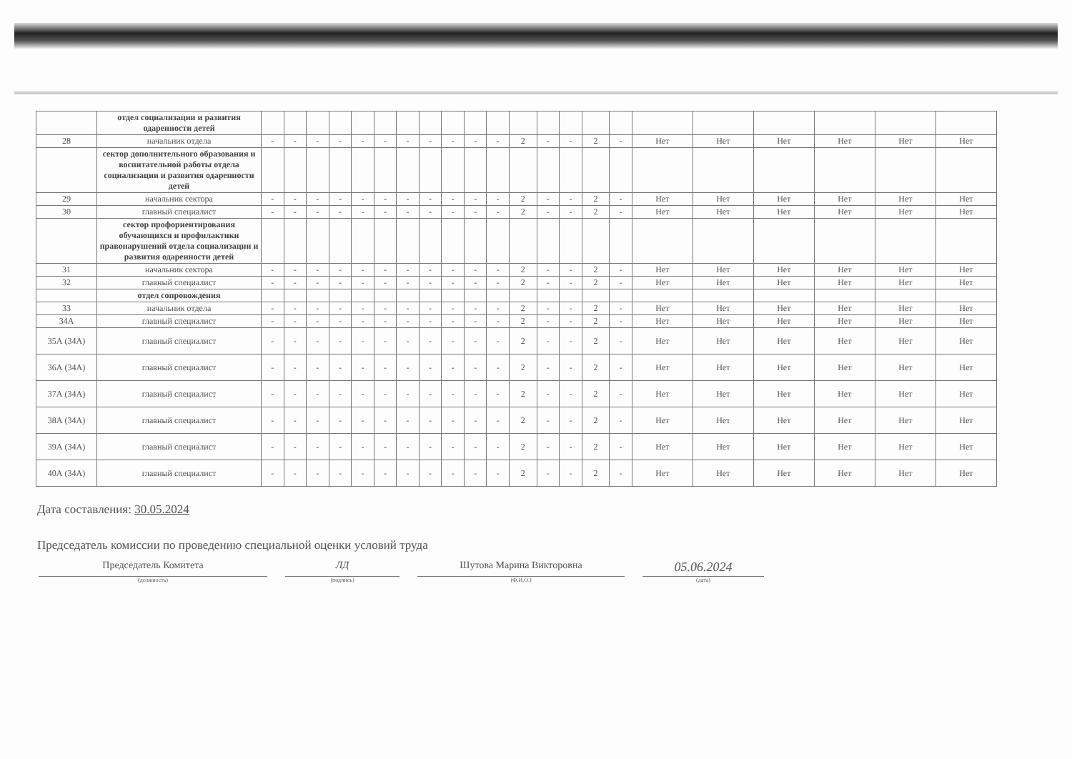| | отдел социализации и развития одаренности детей | | | | | | | | | | | | | | | | | | | | | | |
| 28 | начальник отдела | - | - | - | - | - | - | - | - | - | - | - | 2 | - | - | 2 | - | Нет | Нет | Нет | Нет | Нет | Нет |
| | сектор дополнительного образования и воспитательной работы отдела социализации и развития одаренности детей | | | | | | | | | | | | | | | | | | | | | | |
| 29 | начальник сектора | - | - | - | - | - | - | - | - | - | - | - | 2 | - | - | 2 | - | Нет | Нет | Нет | Нет | Нет | Нет |
| 30 | главный специалист | - | - | - | - | - | - | - | - | - | - | - | 2 | - | - | 2 | - | Нет | Нет | Нет | Нет | Нет | Нет |
| | сектор профориентирования обучающихся и профилактики правонарушений отдела социализации и развития одаренности детей | | | | | | | | | | | | | | | | | | | | | | |
| 31 | начальник сектора | - | - | - | - | - | - | - | - | - | - | - | 2 | - | - | 2 | - | Нет | Нет | Нет | Нет | Нет | Нет |
| 32 | главный специалист | - | - | - | - | - | - | - | - | - | - | - | 2 | - | - | 2 | - | Нет | Нет | Нет | Нет | Нет | Нет |
| | отдел сопровождения | | | | | | | | | | | | | | | | | | | | | | |
| 33 | начальник отдела | - | - | - | - | - | - | - | - | - | - | - | 2 | - | - | 2 | - | Нет | Нет | Нет | Нет | Нет | Нет |
| 34А | главный специалист | - | - | - | - | - | - | - | - | - | - | - | 2 | - | - | 2 | - | Нет | Нет | Нет | Нет | Нет | Нет |
| 35А (34А) | главный специалист | - | - | - | - | - | - | - | - | - | - | - | 2 | - | - | 2 | - | Нет | Нет | Нет | Нет | Нет | Нет |
| 36А (34А) | главный специалист | - | - | - | - | - | - | - | - | - | - | - | 2 | - | - | 2 | - | Нет | Нет | Нет | Нет | Нет | Нет |
| 37А (34А) | главный специалист | - | - | - | - | - | - | - | - | - | - | - | 2 | - | - | 2 | - | Нет | Нет | Нет | Нет | Нет | Нет |
| 38А (34А) | главный специалист | - | - | - | - | - | - | - | - | - | - | - | 2 | - | - | 2 | - | Нет | Нет | Нет | Нет | Нет | Нет |
| 39А (34А) | главный специалист | - | - | - | - | - | - | - | - | - | - | - | 2 | - | - | 2 | - | Нет | Нет | Нет | Нет | Нет | Нет |
| 40А (34А) | главный специалист | - | - | - | - | - | - | - | - | - | - | - | 2 | - | - | 2 | - | Нет | Нет | Нет | Нет | Нет | Нет |
Дата составления: 30.05.2024
Председатель комиссии по проведению специальной оценки условий труда
Председатель Комитета ЛД Шутова Марина Викторовна
05.06.2024
(должность) (подпись) (Ф.И.О.) (дата)